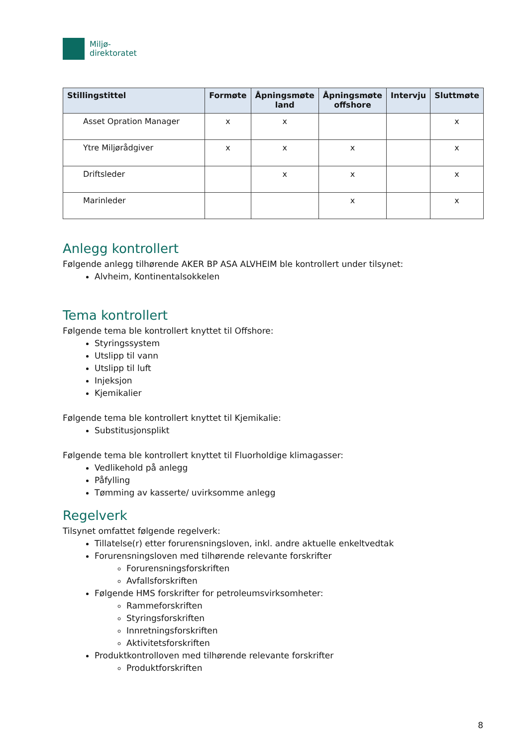Miljø-
direktoratet
| Stillingstittel | Formøte | Åpningsmøte land | Åpningsmøte offshore | Intervju | Sluttmøte |
| --- | --- | --- | --- | --- | --- |
| Asset Opration Manager | x | x | | | x |
| Ytre Miljørådgiver | x | x | x | | x |
| Driftsleder | | x | x | | x |
| Marinleder | | | x | | x |
Anlegg kontrollert
Følgende anlegg tilhørende AKER BP ASA ALVHEIM ble kontrollert under tilsynet:
Alvheim, Kontinentalsokkelen
Tema kontrollert
Følgende tema ble kontrollert knyttet til Offshore:
Styringssystem
Utslipp til vann
Utslipp til luft
Injeksjon
Kjemikalier
Følgende tema ble kontrollert knyttet til Kjemikalie:
Substitusjonsplikt
Følgende tema ble kontrollert knyttet til Fluorholdige klimagasser:
Vedlikehold på anlegg
Påfylling
Tømming av kasserte/ uvirksomme anlegg
Regelverk
Tilsynet omfattet følgende regelverk:
Tillatelse(r) etter forurensningsloven, inkl. andre aktuelle enkeltvedtak
Forurensningsloven med tilhørende relevante forskrifter
Forurensningsforskriften
Avfallsforskriften
Følgende HMS forskrifter for petroleumsvirksomheter:
Rammeforskriften
Styringsforskriften
Innretningsforskriften
Aktivitetsforskriften
Produktkontrolloven med tilhørende relevante forskrifter
Produktforskriften
8